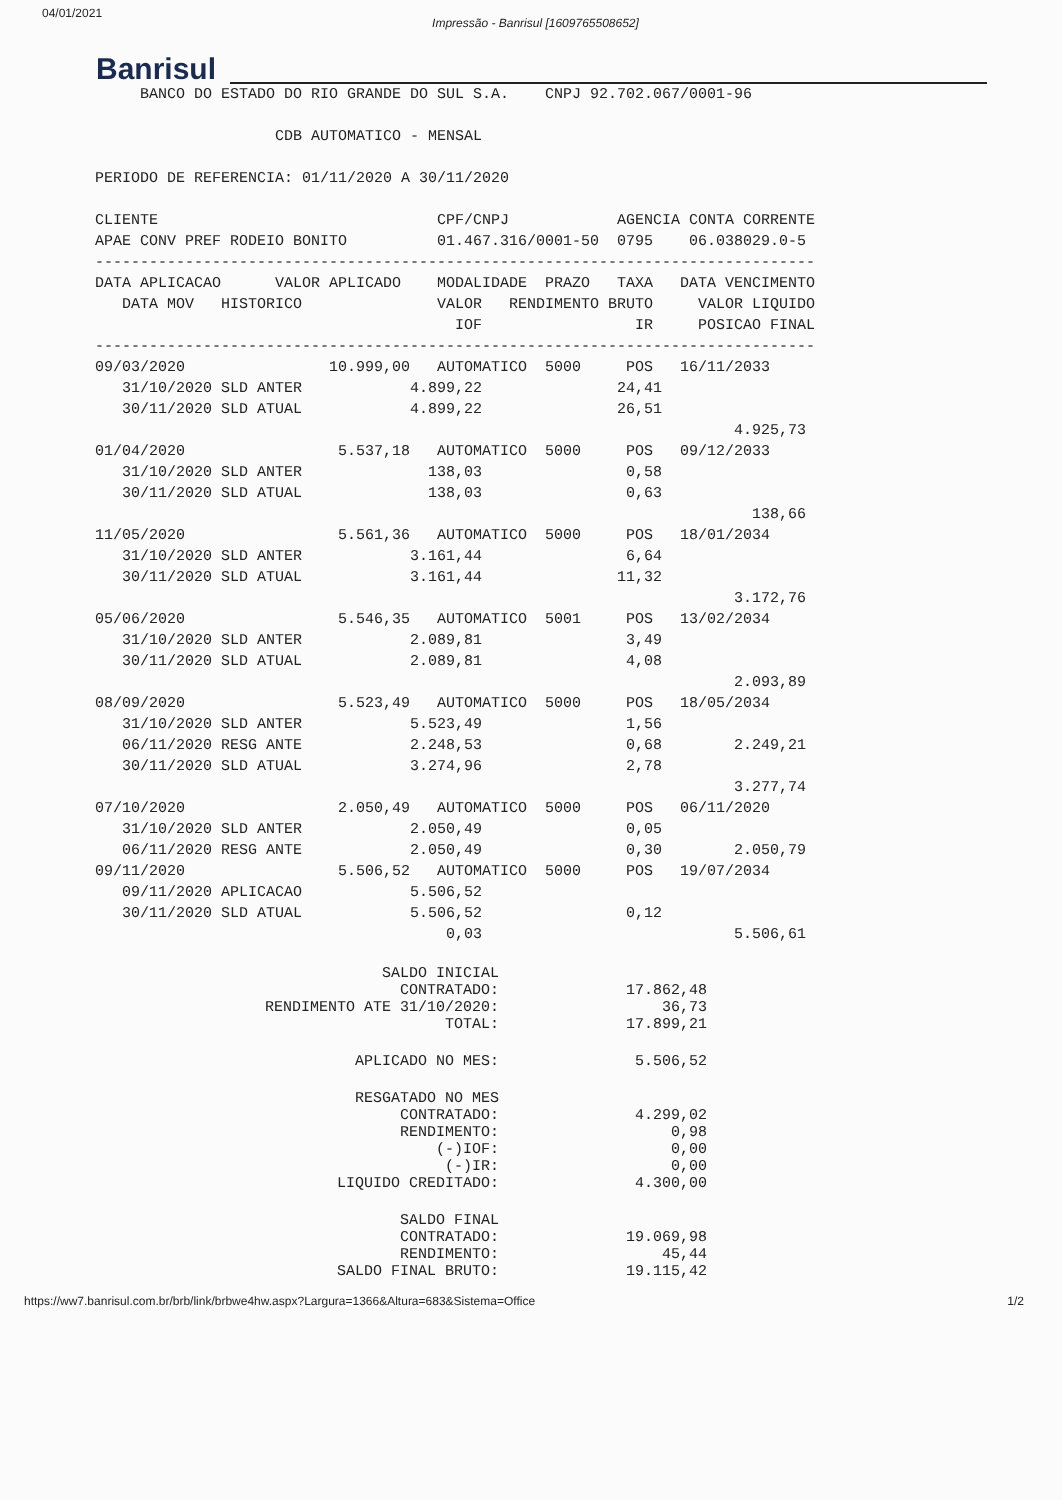04/01/2021 Impressão - Banrisul [1609765508652]
Banrisul
     BANCO DO ESTADO DO RIO GRANDE DO SUL S.A.    CNPJ 92.702.067/0001-96

                    CDB AUTOMATICO - MENSAL

PERIODO DE REFERENCIA: 01/11/2020 A 30/11/2020

CLIENTE                               CPF/CNPJ            AGENCIA CONTA CORRENTE
APAE CONV PREF RODEIO BONITO          01.467.316/0001-50  0795    06.038029.0-5
--------------------------------------------------------------------------------
DATA APLICACAO      VALOR APLICADO    MODALIDADE  PRAZO   TAXA   DATA VENCIMENTO
   DATA MOV   HISTORICO               VALOR   RENDIMENTO BRUTO     VALOR LIQUIDO
                                        IOF                 IR     POSICAO FINAL
--------------------------------------------------------------------------------
09/03/2020                10.999,00   AUTOMATICO  5000     POS   16/11/2033
   31/10/2020 SLD ANTER            4.899,22               24,41
   30/11/2020 SLD ATUAL            4.899,22               26,51
                                                                       4.925,73
01/04/2020                 5.537,18   AUTOMATICO  5000     POS   09/12/2033
   31/10/2020 SLD ANTER              138,03                0,58
   30/11/2020 SLD ATUAL              138,03                0,63
                                                                         138,66
11/05/2020                 5.561,36   AUTOMATICO  5000     POS   18/01/2034
   31/10/2020 SLD ANTER            3.161,44                6,64
   30/11/2020 SLD ATUAL            3.161,44               11,32
                                                                       3.172,76
05/06/2020                 5.546,35   AUTOMATICO  5001     POS   13/02/2034
   31/10/2020 SLD ANTER            2.089,81                3,49
   30/11/2020 SLD ATUAL            2.089,81                4,08
                                                                       2.093,89
08/09/2020                 5.523,49   AUTOMATICO  5000     POS   18/05/2034
   31/10/2020 SLD ANTER            5.523,49                1,56
   06/11/2020 RESG ANTE            2.248,53                0,68        2.249,21
   30/11/2020 SLD ATUAL            3.274,96                2,78
                                                                       3.277,74
07/10/2020                 2.050,49   AUTOMATICO  5000     POS   06/11/2020
   31/10/2020 SLD ANTER            2.050,49                0,05
   06/11/2020 RESG ANTE            2.050,49                0,30        2.050,79
09/11/2020                 5.506,52   AUTOMATICO  5000     POS   19/07/2034
   09/11/2020 APLICACAO            5.506,52
   30/11/2020 SLD ATUAL            5.506,52                0,12
                                       0,03                            5.506,61
| SALDO INICIAL CONTRATADO: | 17.862,48 |
| RENDIMENTO ATE 31/10/2020: | 36,73 |
| TOTAL: | 17.899,21 |
| APLICADO NO MES: | 5.506,52 |
| RESGATADO NO MES CONTRATADO: | 4.299,02 |
| RENDIMENTO: | 0,98 |
| (-)IOF: | 0,00 |
| (-)IR: | 0,00 |
| LIQUIDO CREDITADO: | 4.300,00 |
| SALDO FINAL CONTRATADO: | 19.069,98 |
| RENDIMENTO: | 45,44 |
| SALDO FINAL BRUTO: | 19.115,42 |
https://ww7.banrisul.com.br/brb/link/brbwe4hw.aspx?Largura=1366&Altura=683&Sistema=Office 1/2